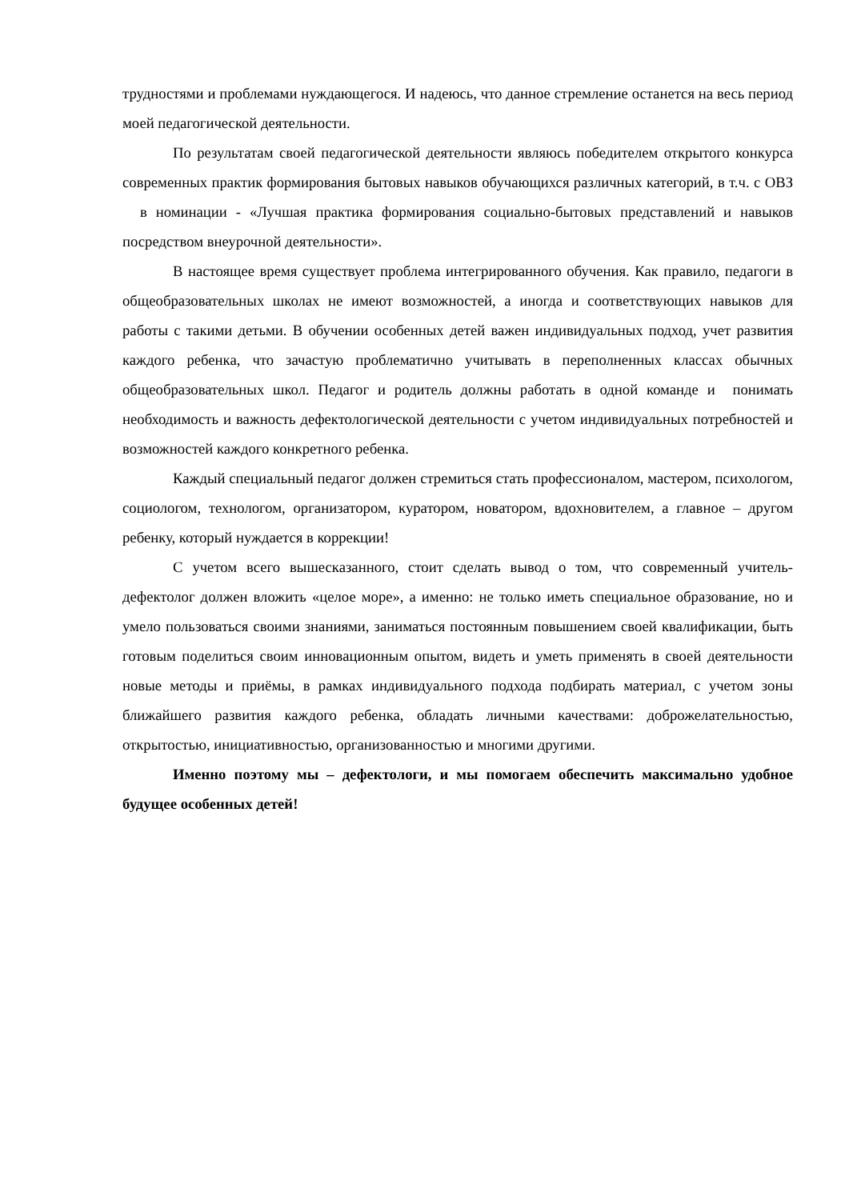трудностями и проблемами нуждающегося. И надеюсь, что данное стремление останется на весь период моей педагогической деятельности.
По результатам своей педагогической деятельности являюсь победителем открытого конкурса современных практик формирования бытовых навыков обучающихся различных категорий, в т.ч. с ОВЗ в номинации - «Лучшая практика формирования социально-бытовых представлений и навыков посредством внеурочной деятельности».
В настоящее время существует проблема интегрированного обучения. Как правило, педагоги в общеобразовательных школах не имеют возможностей, а иногда и соответствующих навыков для работы с такими детьми. В обучении особенных детей важен индивидуальных подход, учет развития каждого ребенка, что зачастую проблематично учитывать в переполненных классах обычных общеобразовательных школ. Педагог и родитель должны работать в одной команде и понимать необходимость и важность дефектологической деятельности с учетом индивидуальных потребностей и возможностей каждого конкретного ребенка.
Каждый специальный педагог должен стремиться стать профессионалом, мастером, психологом, социологом, технологом, организатором, куратором, новатором, вдохновителем, а главное – другом ребенку, который нуждается в коррекции!
С учетом всего вышесказанного, стоит сделать вывод о том, что современный учитель-дефектолог должен вложить «целое море», а именно: не только иметь специальное образование, но и умело пользоваться своими знаниями, заниматься постоянным повышением своей квалификации, быть готовым поделиться своим инновационным опытом, видеть и уметь применять в своей деятельности новые методы и приёмы, в рамках индивидуального подхода подбирать материал, с учетом зоны ближайшего развития каждого ребенка, обладать личными качествами: доброжелательностью, открытостью, инициативностью, организованностью и многими другими.
Именно поэтому мы – дефектологи, и мы помогаем обеспечить максимально удобное будущее особенных детей!